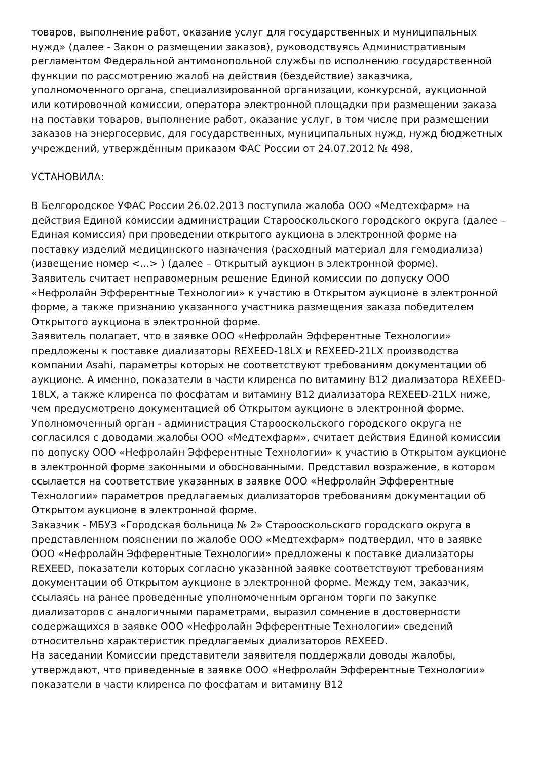товаров, выполнение работ, оказание услуг для государственных и муниципальных нужд» (далее - Закон о размещении заказов), руководствуясь Административным регламентом Федеральной антимонопольной службы по исполнению государственной функции по рассмотрению жалоб на действия (бездействие) заказчика, уполномоченного органа, специализированной организации, конкурсной, аукционной или котировочной комиссии, оператора электронной площадки при размещении заказа на поставки товаров, выполнение работ, оказание услуг, в том числе при размещении заказов на энергосервис, для государственных, муниципальных нужд, нужд бюджетных учреждений, утверждённым приказом ФАС России от 24.07.2012 № 498,
УСТАНОВИЛА:
В Белгородское УФАС России 26.02.2013 поступила жалоба ООО «Медтехфарм» на действия Единой комиссии администрации Старооскольского городского округа (далее – Единая комиссия) при проведении открытого аукциона в электронной форме на поставку изделий медицинского назначения (расходный материал для гемодиализа) (извещение номер <...> ) (далее – Открытый аукцион в электронной форме).
Заявитель считает неправомерным решение Единой комиссии по допуску ООО «Нефролайн Эфферентные Технологии» к участию в Открытом аукционе в электронной форме, а также признанию указанного участника размещения заказа победителем Открытого аукциона в электронной форме.
Заявитель полагает, что в заявке ООО «Нефролайн Эфферентные Технологии» предложены к поставке диализаторы REXEED-18LX и REXEED-21LX производства компании Asahi, параметры которых не соответствуют требованиям документации об аукционе. А именно, показатели в части клиренса по витамину B12 диализатора REXEED-18LX, а также клиренса по фосфатам и витамину B12 диализатора REXEED-21LX ниже, чем предусмотрено документацией об Открытом аукционе в электронной форме.
Уполномоченный орган - администрация Старооскольского городского округа не согласился с доводами жалобы ООО «Медтехфарм», считает действия Единой комиссии по допуску ООО «Нефролайн Эфферентные Технологии» к участию в Открытом аукционе в электронной форме законными и обоснованными. Представил возражение, в котором ссылается на соответствие указанных в заявке ООО «Нефролайн Эфферентные Технологии» параметров предлагаемых диализаторов требованиям документации об Открытом аукционе в электронной форме.
Заказчик - МБУЗ «Городская больница № 2» Старооскольского городского округа в представленном пояснении по жалобе ООО «Медтехфарм» подтвердил, что в заявке ООО «Нефролайн Эфферентные Технологии» предложены к поставке диализаторы REXEED, показатели которых согласно указанной заявке соответствуют требованиям документации об Открытом аукционе в электронной форме. Между тем, заказчик, ссылаясь на ранее проведенные уполномоченным органом торги по закупке диализаторов с аналогичными параметрами, выразил сомнение в достоверности содержащихся в заявке ООО «Нефролайн Эфферентные Технологии» сведений относительно характеристик предлагаемых диализаторов REXEED.
На заседании Комиссии представители заявителя поддержали доводы жалобы, утверждают, что приведенные в заявке ООО «Нефролайн Эфферентные Технологии» показатели в части клиренса по фосфатам и витамину B12